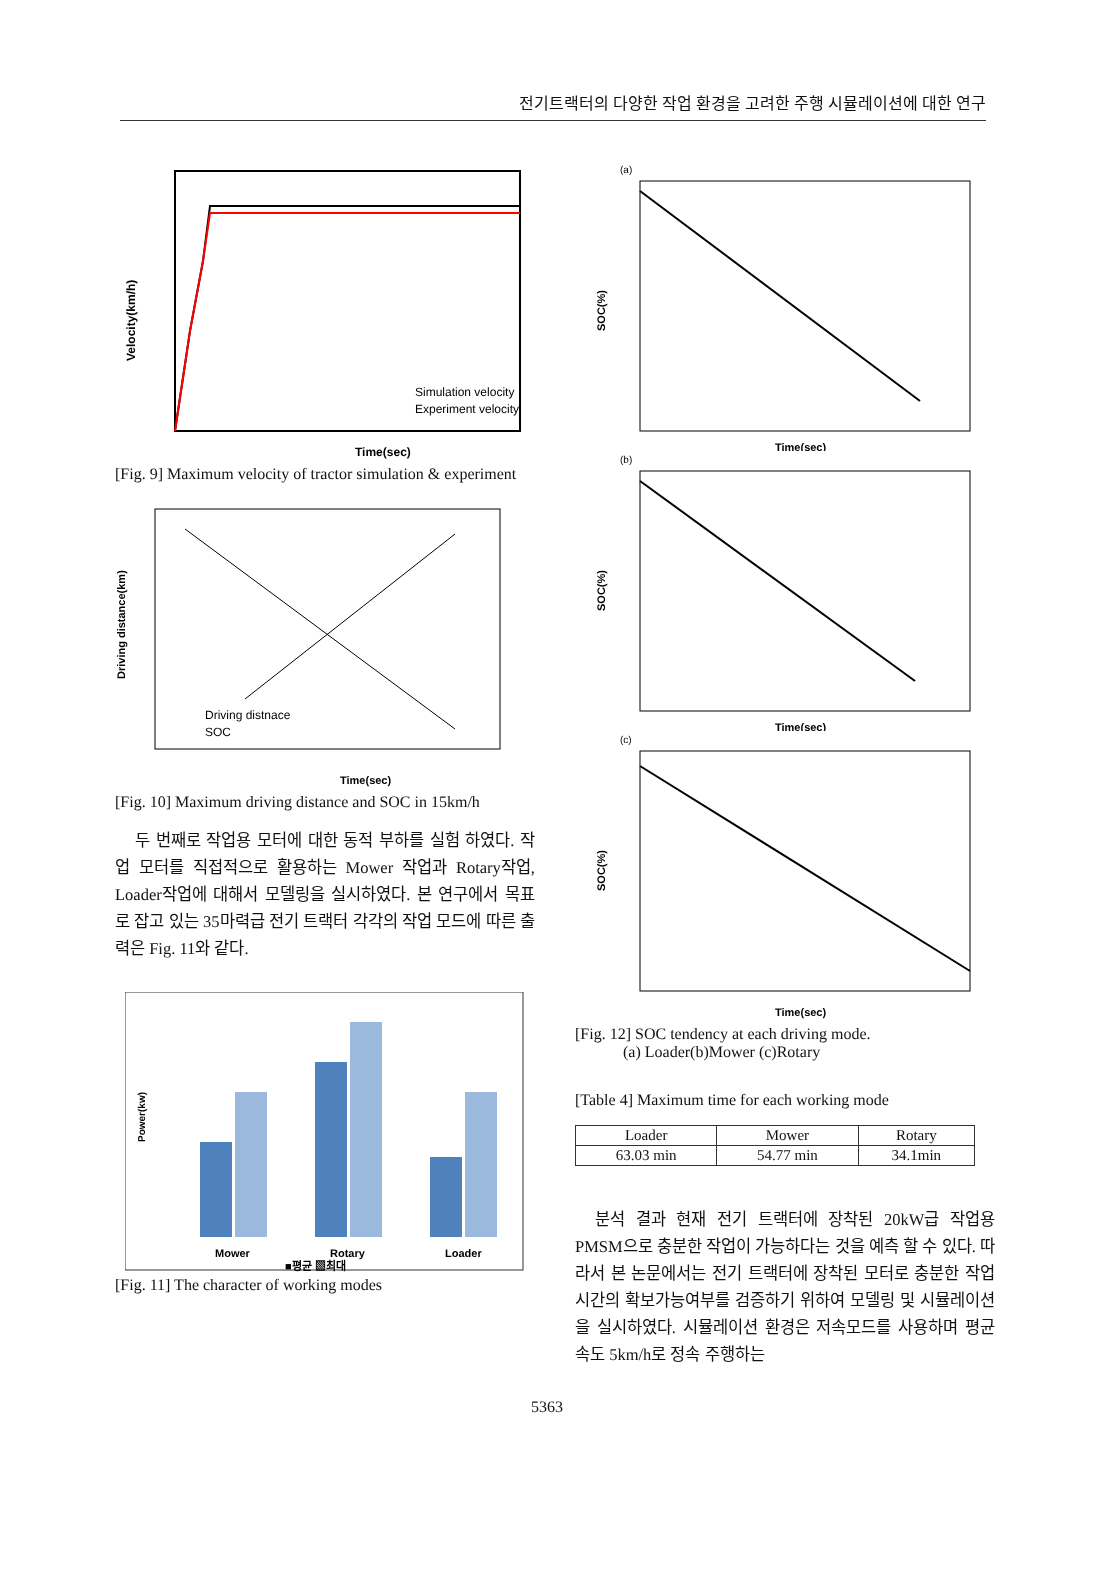전기트랙터의 다양한 작업 환경을 고려한 주행 시뮬레이션에 대한 연구
Velocity(km/h)
Simulation velocity
Experiment velocity
Time(sec)
[Fig. 9] Maximum velocity of tractor simulation & experiment
Driving distance(km)
Driving distnace
SOC
Time(sec)
[Fig. 10] Maximum driving distance and SOC in 15km/h
두 번째로 작업용 모터에 대한 동적 부하를 실험 하였다. 작업 모터를 직접적으로 활용하는 Mower 작업과 Rotary작업, Loader작업에 대해서 모델링을 실시하였다. 본 연구에서 목표로 잡고 있는 35마력급 전기 트랙터 각각의 작업 모드에 따른 출력은 Fig. 11와 같다.
Power(kw)
Mower
Rotary
Loader
■평균 ▧최대
[Fig. 11] The character of working modes
(a)
SOC(%)
Time(sec)
(b)
SOC(%)
Time(sec)
(c)
SOC(%)
Time(sec)
[Fig. 12] SOC tendency at each driving mode.
(a) Loader(b)Mower (c)Rotary
[Table 4] Maximum time for each working mode
| Loader | Mower | Rotary |
| 63.03 min | 54.77 min | 34.1min |
분석 결과 현재 전기 트랙터에 장착된 20kW급 작업용 PMSM으로 충분한 작업이 가능하다는 것을 예측 할 수 있다. 따라서 본 논문에서는 전기 트랙터에 장착된 모터로 충분한 작업 시간의 확보가능여부를 검증하기 위하여 모델링 및 시뮬레이션을 실시하였다. 시뮬레이션 환경은 저속모드를 사용하며 평균 속도 5km/h로 정속 주행하는
5363